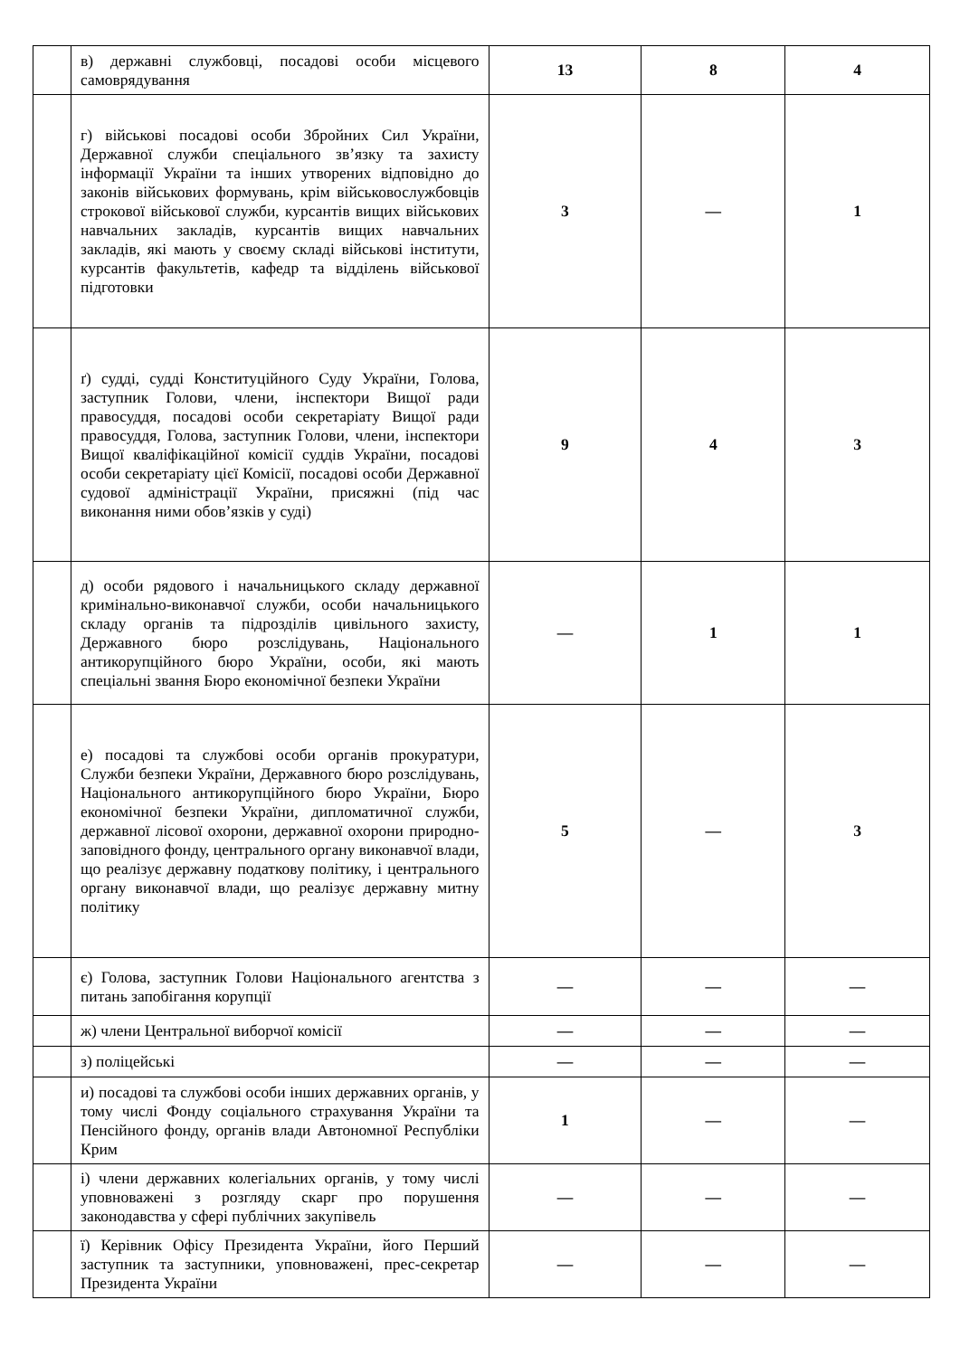| | в) державні службовці, посадові особи місцевого самоврядування | 13 | 8 | 4 |
| | г) військові посадові особи Збройних Сил України, Державної служби спеціального зв’язку та захисту інформації України та інших утворених відповідно до законів військових формувань, крім військовослужбовців строкової військової служби, курсантів вищих військових навчальних закладів, курсантів вищих навчальних закладів, які мають у своєму складі військові інститути, курсантів факультетів, кафедр та відділень військової підготовки | 3 | — | 1 |
| | ґ) судді, судді Конституційного Суду України, Голова, заступник Голови, члени, інспектори Вищої ради правосуддя, посадові особи секретаріату Вищої ради правосуддя, Голова, заступник Голови, члени, інспектори Вищої кваліфікаційної комісії суддів України, посадові особи секретаріату цієї Комісії, посадові особи Державної судової адміністрації України, присяжні (під час виконання ними обов’язків у суді) | 9 | 4 | 3 |
| | д) особи рядового і начальницького складу державної кримінально-виконавчої служби, особи начальницького складу органів та підрозділів цивільного захисту, Державного бюро розслідувань, Національного антикорупційного бюро України, особи, які мають спеціальні звання Бюро економічної безпеки України | — | 1 | 1 |
| | е) посадові та службові особи органів прокуратури, Служби безпеки України, Державного бюро розслідувань, Національного антикорупційного бюро України, Бюро економічної безпеки України, дипломатичної служби, державної лісової охорони, державної охорони природно-заповідного фонду, центрального органу виконавчої влади, що реалізує державну податкову політику, і центрального органу виконавчої влади, що реалізує державну митну політику | 5 | — | 3 |
| | є) Голова, заступник Голови Національного агентства з питань запобігання корупції | — | — | — |
| | ж) члени Центральної виборчої комісії | — | — | — |
| | з) поліцейські | — | — | — |
| | и) посадові та службові особи інших державних органів, у тому числі Фонду соціального страхування України та Пенсійного фонду, органів влади Автономної Республіки Крим | 1 | — | — |
| | і) члени державних колегіальних органів, у тому числі уповноважені з розгляду скарг про порушення законодавства у сфері публічних закупівель | — | — | — |
| | ї) Керівник Офісу Президента України, його Перший заступник та заступники, уповноважені, прес-секретар Президента України | — | — | — |